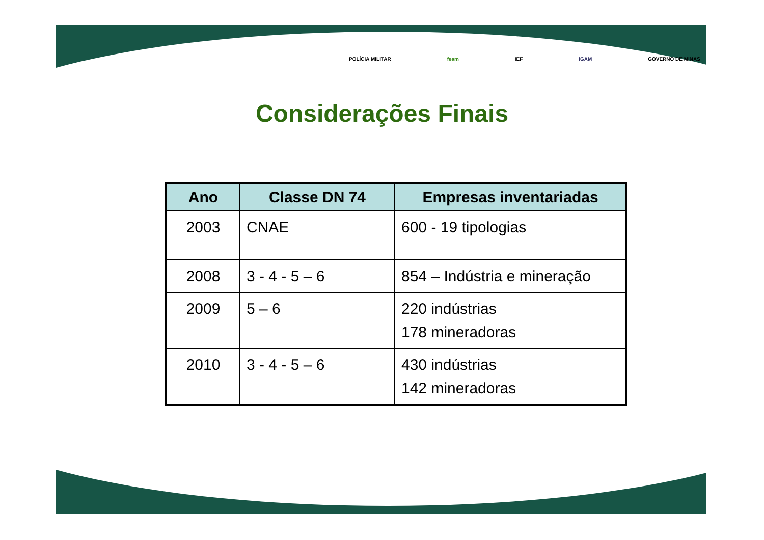POLÍCIA MILITAR feam IEF IGAM GOVERNO DE MINAS
Considerações Finais
| Ano | Classe DN 74 | Empresas inventariadas |
| --- | --- | --- |
| 2003 | CNAE | 600 - 19 tipologias |
| 2008 | 3 - 4 - 5 – 6 | 854 – Indústria e mineração |
| 2009 | 5 – 6 | 220 indústrias 178 mineradoras |
| 2010 | 3 - 4 - 5 – 6 | 430 indústrias 142 mineradoras |